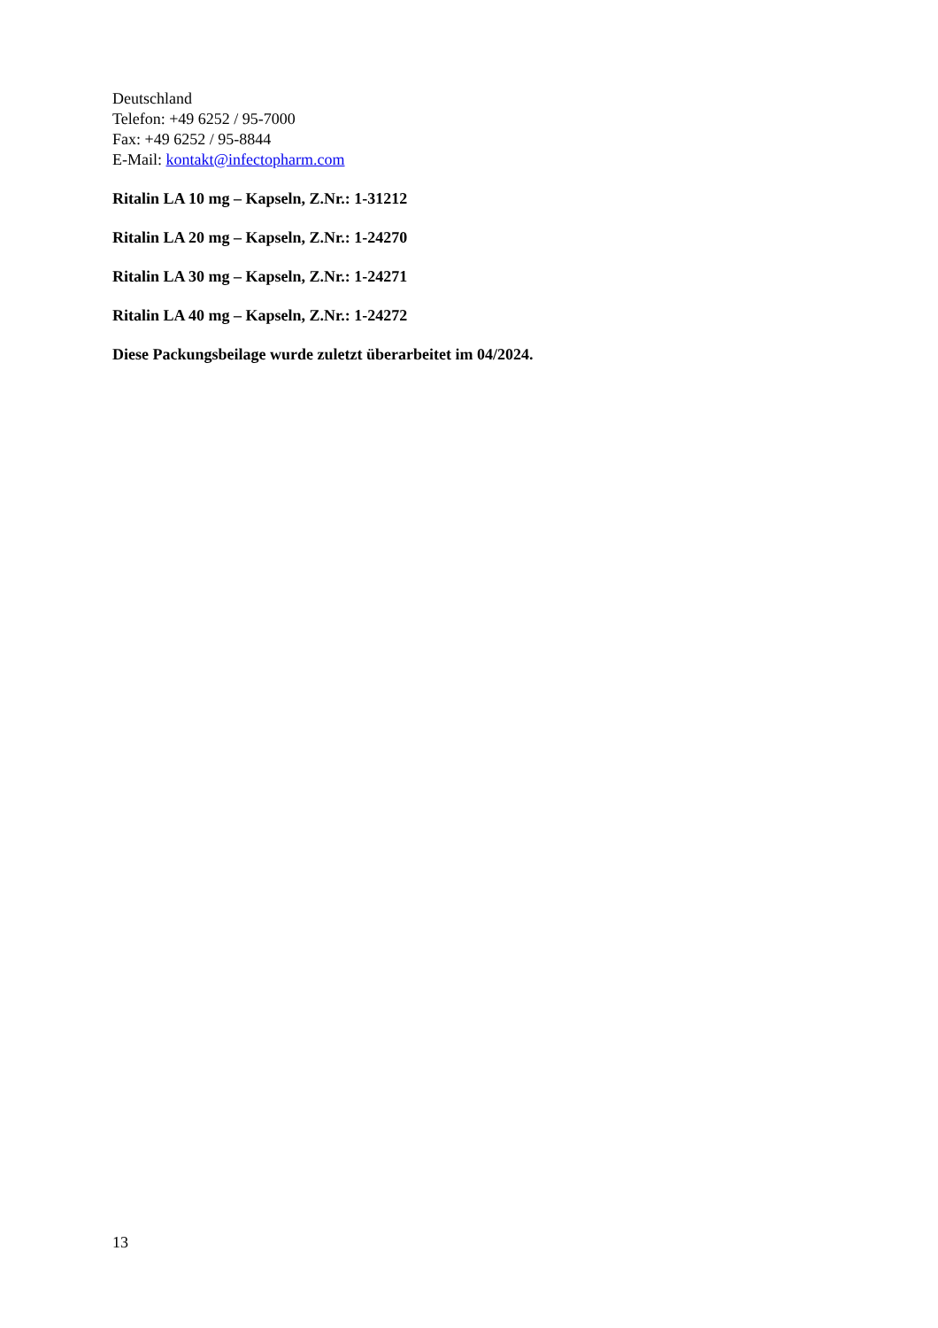Deutschland
Telefon: +49 6252 / 95-7000
Fax: +49 6252 / 95-8844
E-Mail: kontakt@infectopharm.com
Ritalin LA 10 mg – Kapseln, Z.Nr.: 1-31212
Ritalin LA 20 mg – Kapseln, Z.Nr.: 1-24270
Ritalin LA 30 mg – Kapseln, Z.Nr.: 1-24271
Ritalin LA 40 mg – Kapseln, Z.Nr.: 1-24272
Diese Packungsbeilage wurde zuletzt überarbeitet im 04/2024.
13